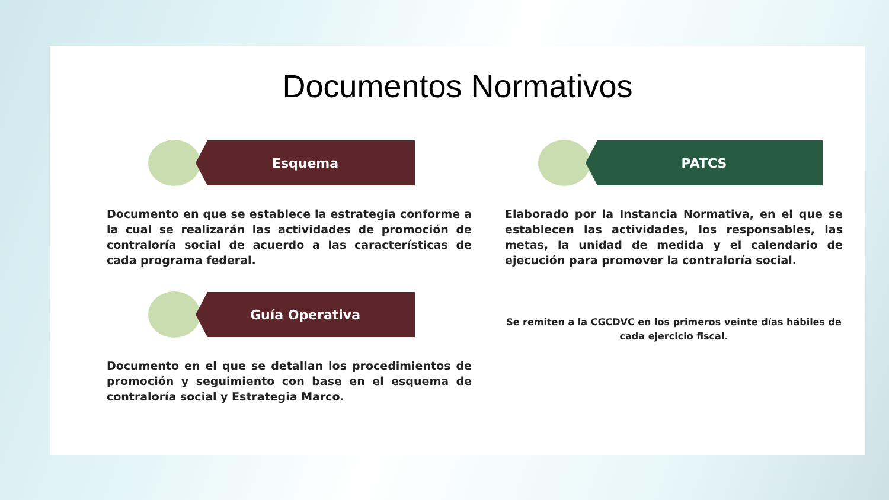Documentos Normativos
Esquema
Documento en que se establece la estrategia conforme a la cual se realizarán las actividades de promoción de contraloría social de acuerdo a las características de cada programa federal.
Guía Operativa
Documento en el que se detallan los procedimientos de promoción y seguimiento con base en el esquema de contraloría social y Estrategia Marco.
PATCS
Elaborado por la Instancia Normativa, en el que se establecen las actividades, los responsables, las metas, la unidad de medida y el calendario de ejecución para promover la contraloría social.
Se remiten a la CGCDVC en los primeros veinte días hábiles de cada ejercicio fiscal.